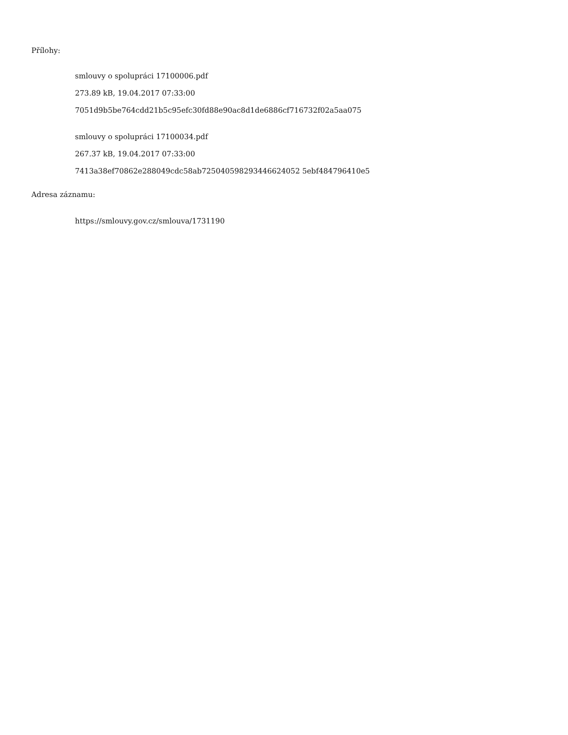Přílohy:
smlouvy o spolupráci 17100006.pdf
273.89 kB, 19.04.2017 07:33:00
7051d9b5be764cdd21b5c95efc30fd88e90ac8d1de6886cf716732f02a5aa075
smlouvy o spolupráci 17100034.pdf
267.37 kB, 19.04.2017 07:33:00
7413a38ef70862e288049cdc58ab725040598293446624052 5ebf484796410e5
Adresa záznamu:
https://smlouvy.gov.cz/smlouva/1731190